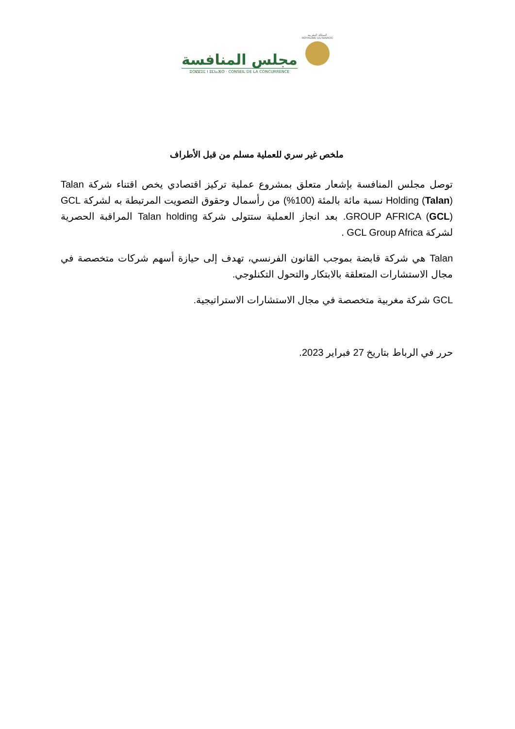مجلس المنافسة
ⵓⵙⵇⵇⵉⵎ ⵏ ⵓⵎⵏⴰⴼⵙ · CONSEIL DE LA CONCURRENCE
المملكة المغربية
ROYAUME DU MAROC
ملخص غير سري للعملية مسلم من قبل الأطراف
توصل مجلس المنافسة بإشعار متعلق بمشروع عملية تركيز اقتصادي يخص اقتناء شركة Talan Holding (Talan) نسبة مائة بالمئة (100%) من رأسمال وحقوق التصويت المرتبطة به لشركة GCL GROUP AFRICA (GCL). بعد انجاز العملية ستتولى شركة Talan holding المراقبة الحصرية لشركة GCL Group Africa .
Talan هي شركة قابضة بموجب القانون الفرنسي، تهدف إلى حيازة أسهم شركات متخصصة في مجال الاستشارات المتعلقة بالابتكار والتحول التكنلوجي.
GCL شركة مغربية متخصصة في مجال الاستشارات الاستراتيجية.
حرر في الرباط بتاريخ 27 فبراير 2023.